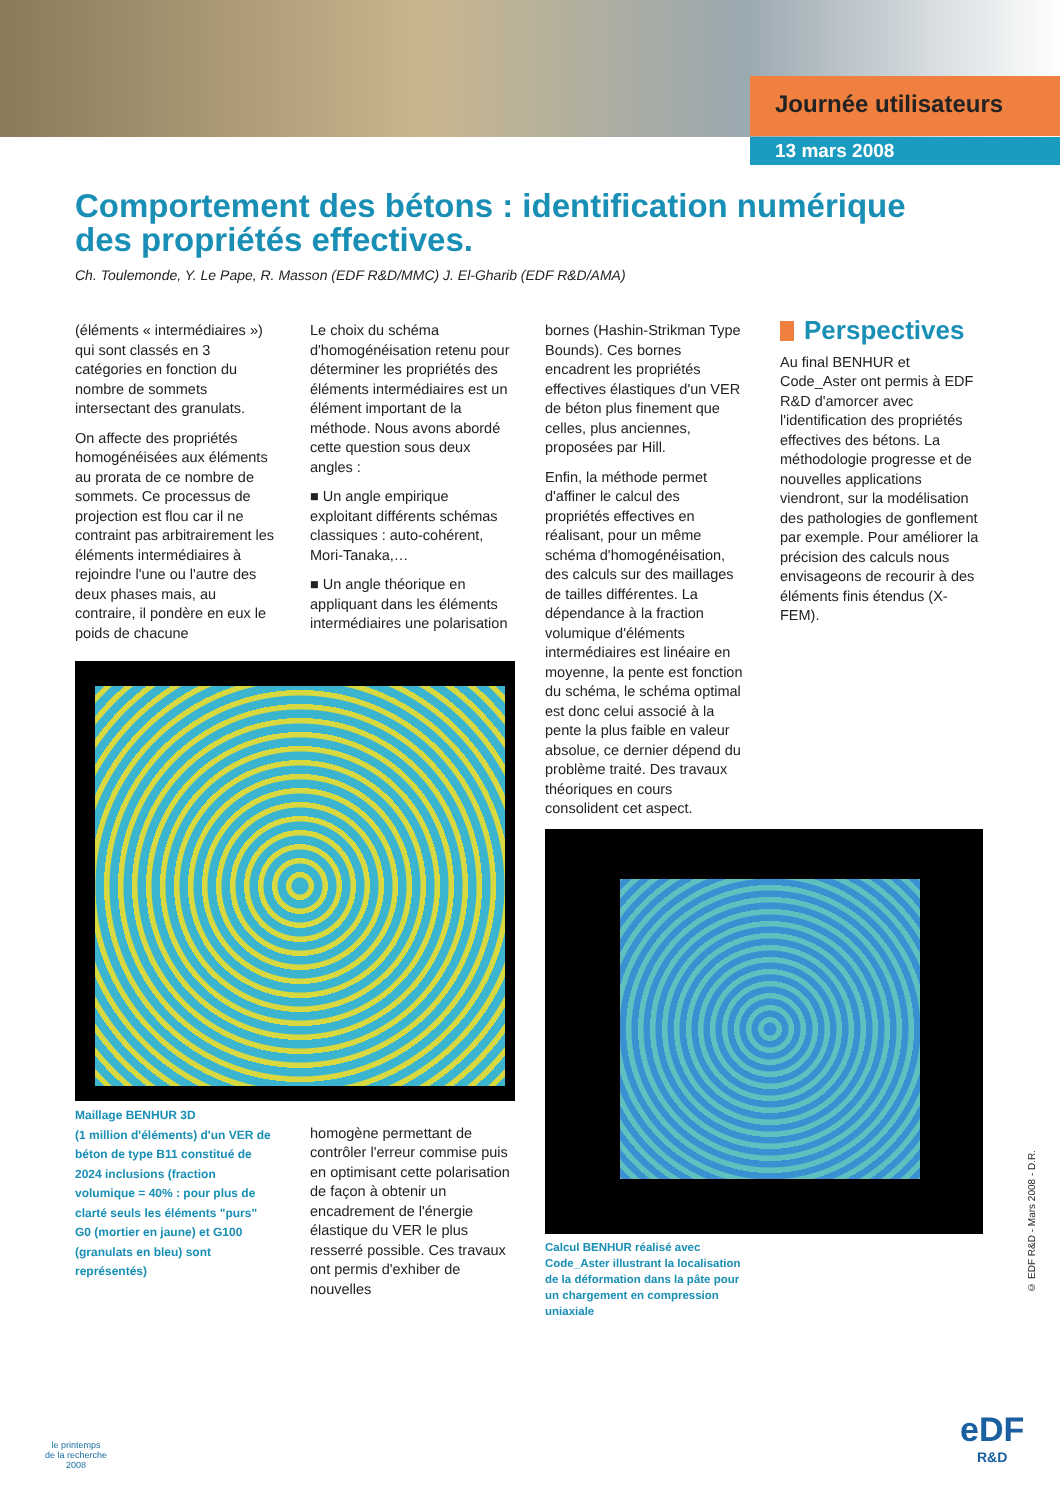Journée utilisateurs
13 mars 2008
Comportement des bétons : identification numérique des propriétés effectives.
Ch. Toulemonde, Y. Le Pape, R. Masson (EDF R&D/MMC) J. El-Gharib (EDF R&D/AMA)
(éléments « intermédiaires ») qui sont classés en 3 catégories en fonction du nombre de sommets intersectant des granulats.
On affecte des propriétés homogénéisées aux éléments au prorata de ce nombre de sommets. Ce processus de projection est flou car il ne contraint pas arbitrairement les éléments intermédiaires à rejoindre l'une ou l'autre des deux phases mais, au contraire, il pondère en eux le poids de chacune
Maillage BENHUR 3D
(1 million d'éléments) d'un VER de béton de type B11 constitué de 2024 inclusions (fraction volumique = 40% : pour plus de clarté seuls les éléments "purs" G0 (mortier en jaune) et G100 (granulats en bleu) sont représentés)
Le choix du schéma d'homogénéisation retenu pour déterminer les propriétés des éléments intermédiaires est un élément important de la méthode. Nous avons abordé cette question sous deux angles :
■ Un angle empirique exploitant différents schémas classiques : auto-cohérent, Mori-Tanaka,…
■ Un angle théorique en appliquant dans les éléments intermédiaires une polarisation
homogène permettant de contrôler l'erreur commise puis en optimisant cette polarisation de façon à obtenir un encadrement de l'énergie élastique du VER le plus resserré possible. Ces travaux ont permis d'exhiber de nouvelles
bornes (Hashin-Strikman Type Bounds). Ces bornes encadrent les propriétés effectives élastiques d'un VER de béton plus finement que celles, plus anciennes, proposées par Hill.
Enfin, la méthode permet d'affiner le calcul des propriétés effectives en réalisant, pour un même schéma d'homogénéisation, des calculs sur des maillages de tailles différentes. La dépendance à la fraction volumique d'éléments intermédiaires est linéaire en moyenne, la pente est fonction du schéma, le schéma optimal est donc celui associé à la pente la plus faible en valeur absolue, ce dernier dépend du problème traité. Des travaux théoriques en cours consolident cet aspect.
Calcul BENHUR réalisé avec Code_Aster illustrant la localisation de la déformation dans la pâte pour un chargement en compression uniaxiale
Perspectives
Au final BENHUR et Code_Aster ont permis à EDF R&D d'amorcer avec l'identification des propriétés effectives des bétons. La méthodologie progresse et de nouvelles applications viendront, sur la modélisation des pathologies de gonflement par exemple. Pour améliorer la précision des calculs nous envisageons de recourir à des éléments finis étendus (X-FEM).
© EDF R&D - Mars 2008 - D.R.
le printemps
de la recherche
2008
eDF
R&D